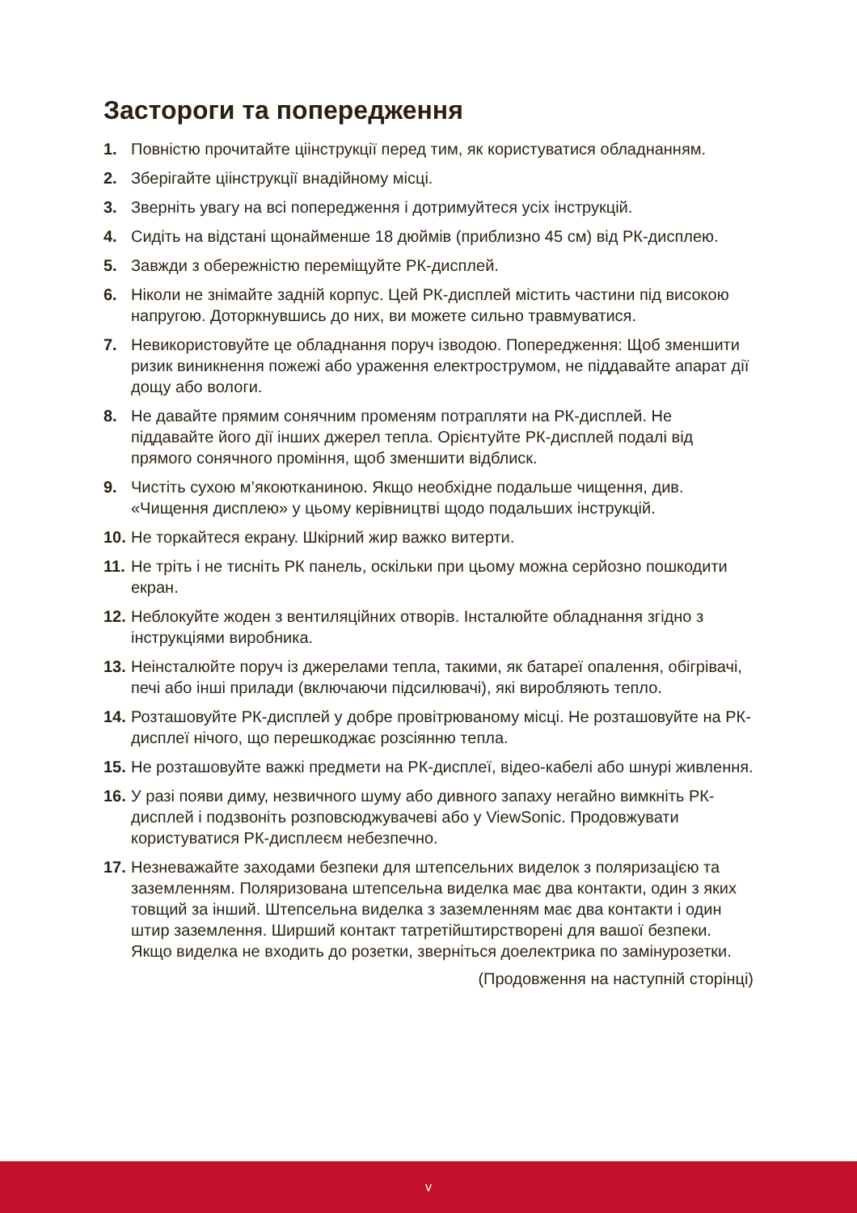Застороги та попередження
1. Повністю прочитайте ціінструкції перед тим, як користуватися обладнанням.
2. Зберігайте ціінструкції внадійному місці.
3. Зверніть увагу на всі попередження і дотримуйтеся усіх інструкцій.
4. Сидіть на відстані щонайменше 18 дюймів (приблизно 45 см) від РК-дисплею.
5. Завжди з обережністю переміщуйте РК-дисплей.
6. Ніколи не знімайте задній корпус. Цей РК-дисплей містить частини під високою напругою. Доторкнувшись до них, ви можете сильно травмуватися.
7. Невикористовуйте це обладнання поруч ізводою. Попередження: Щоб зменшити ризик виникнення пожежі або ураження електрострумом, не піддавайте апарат дії дощу або вологи.
8. Не давайте прямим сонячним променям потрапляти на РК-дисплей. Не піддавайте його дії інших джерел тепла. Орієнтуйте РК-дисплей подалі від прямого сонячного проміння, щоб зменшити відблиск.
9. Чистіть сухою м’якоютканиною. Якщо необхідне подальше чищення, див. «Чищення дисплею» у цьому керівництві щодо подальших інструкцій.
10. Не торкайтеся екрану. Шкірний жир важко витерти.
11. Не тріть і не тисніть РК панель, оскільки при цьому можна серйозно пошкодити екран.
12. Неблокуйте жоден з вентиляційних отворів. Інсталюйте обладнання згідно з інструкціями виробника.
13. Неінсталюйте поруч із джерелами тепла, такими, як батареї опалення, обігрівачі, печі або інші прилади (включаючи підсилювачі), які виробляють тепло.
14. Розташовуйте РК-дисплей у добре провітрюваному місці. Не розташовуйте на РК-дисплеї нічого, що перешкоджає розсіянню тепла.
15. Не розташовуйте важкі предмети на РК-дисплеї, відео-кабелі або шнурі живлення.
16. У разі появи диму, незвичного шуму або дивного запаху негайно вимкніть РК-дисплей і подзвоніть розповсюджувачеві або у ViewSonic. Продовжувати користуватися РК-дисплеєм небезпечно.
17. Незневажайте заходами безпеки для штепсельних виделок з поляризацією та заземленням. Поляризована штепсельна виделка має два контакти, один з яких товщий за інший. Штепсельна виделка з заземленням має два контакти і один штир заземлення. Ширший контакт татретійштирстворені для вашої безпеки. Якщо виделка не входить до розетки, зверніться доелектрика по замінурозетки.
(Продовження на наступній сторінці)
v